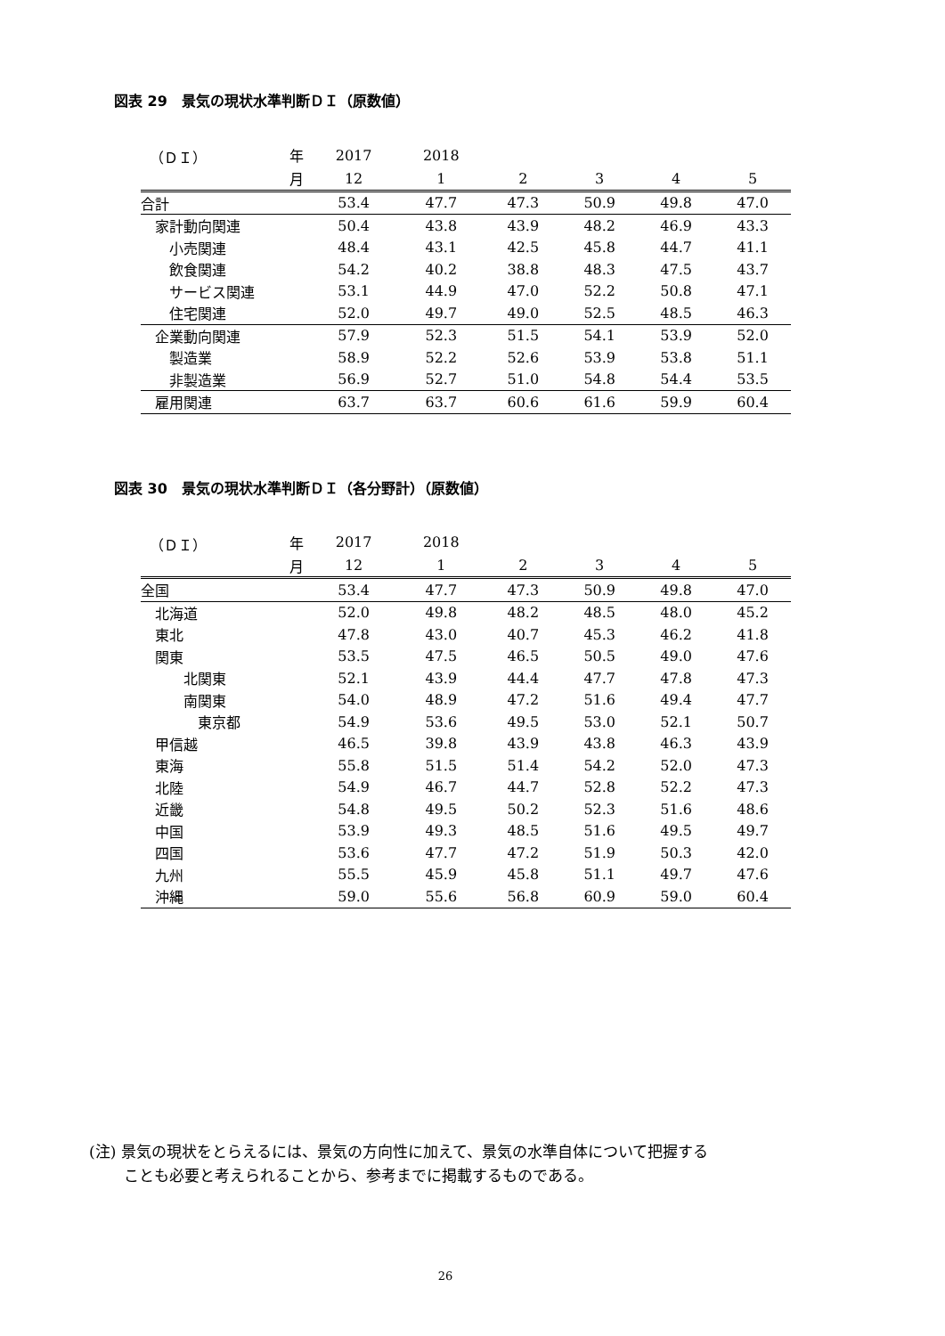図表 29　景気の現状水準判断ＤＩ（原数値）
| （ＤＩ） | 年 | 2017 | 2018 | | | | |
| --- | --- | --- | --- | --- | --- | --- | --- |
| | 月 | 12 | 1 | 2 | 3 | 4 | 5 |
| 合計 | | 53.4 | 47.7 | 47.3 | 50.9 | 49.8 | 47.0 |
| 家計動向関連 | | 50.4 | 43.8 | 43.9 | 48.2 | 46.9 | 43.3 |
| 小売関連 | | 48.4 | 43.1 | 42.5 | 45.8 | 44.7 | 41.1 |
| 飲食関連 | | 54.2 | 40.2 | 38.8 | 48.3 | 47.5 | 43.7 |
| サービス関連 | | 53.1 | 44.9 | 47.0 | 52.2 | 50.8 | 47.1 |
| 住宅関連 | | 52.0 | 49.7 | 49.0 | 52.5 | 48.5 | 46.3 |
| 企業動向関連 | | 57.9 | 52.3 | 51.5 | 54.1 | 53.9 | 52.0 |
| 製造業 | | 58.9 | 52.2 | 52.6 | 53.9 | 53.8 | 51.1 |
| 非製造業 | | 56.9 | 52.7 | 51.0 | 54.8 | 54.4 | 53.5 |
| 雇用関連 | | 63.7 | 63.7 | 60.6 | 61.6 | 59.9 | 60.4 |
図表 30　景気の現状水準判断ＤＩ（各分野計）（原数値）
| （ＤＩ） | 年 | 2017 | 2018 | | | | |
| --- | --- | --- | --- | --- | --- | --- | --- |
| | 月 | 12 | 1 | 2 | 3 | 4 | 5 |
| 全国 | | 53.4 | 47.7 | 47.3 | 50.9 | 49.8 | 47.0 |
| 北海道 | | 52.0 | 49.8 | 48.2 | 48.5 | 48.0 | 45.2 |
| 東北 | | 47.8 | 43.0 | 40.7 | 45.3 | 46.2 | 41.8 |
| 関東 | | 53.5 | 47.5 | 46.5 | 50.5 | 49.0 | 47.6 |
| 北関東 | | 52.1 | 43.9 | 44.4 | 47.7 | 47.8 | 47.3 |
| 南関東 | | 54.0 | 48.9 | 47.2 | 51.6 | 49.4 | 47.7 |
| 東京都 | | 54.9 | 53.6 | 49.5 | 53.0 | 52.1 | 50.7 |
| 甲信越 | | 46.5 | 39.8 | 43.9 | 43.8 | 46.3 | 43.9 |
| 東海 | | 55.8 | 51.5 | 51.4 | 54.2 | 52.0 | 47.3 |
| 北陸 | | 54.9 | 46.7 | 44.7 | 52.8 | 52.2 | 47.3 |
| 近畿 | | 54.8 | 49.5 | 50.2 | 52.3 | 51.6 | 48.6 |
| 中国 | | 53.9 | 49.3 | 48.5 | 51.6 | 49.5 | 49.7 |
| 四国 | | 53.6 | 47.7 | 47.2 | 51.9 | 50.3 | 42.0 |
| 九州 | | 55.5 | 45.9 | 45.8 | 51.1 | 49.7 | 47.6 |
| 沖縄 | | 59.0 | 55.6 | 56.8 | 60.9 | 59.0 | 60.4 |
(注) 景気の現状をとらえるには、景気の方向性に加えて、景気の水準自体について把握する
　　 ことも必要と考えられることから、参考までに掲載するものである。
26